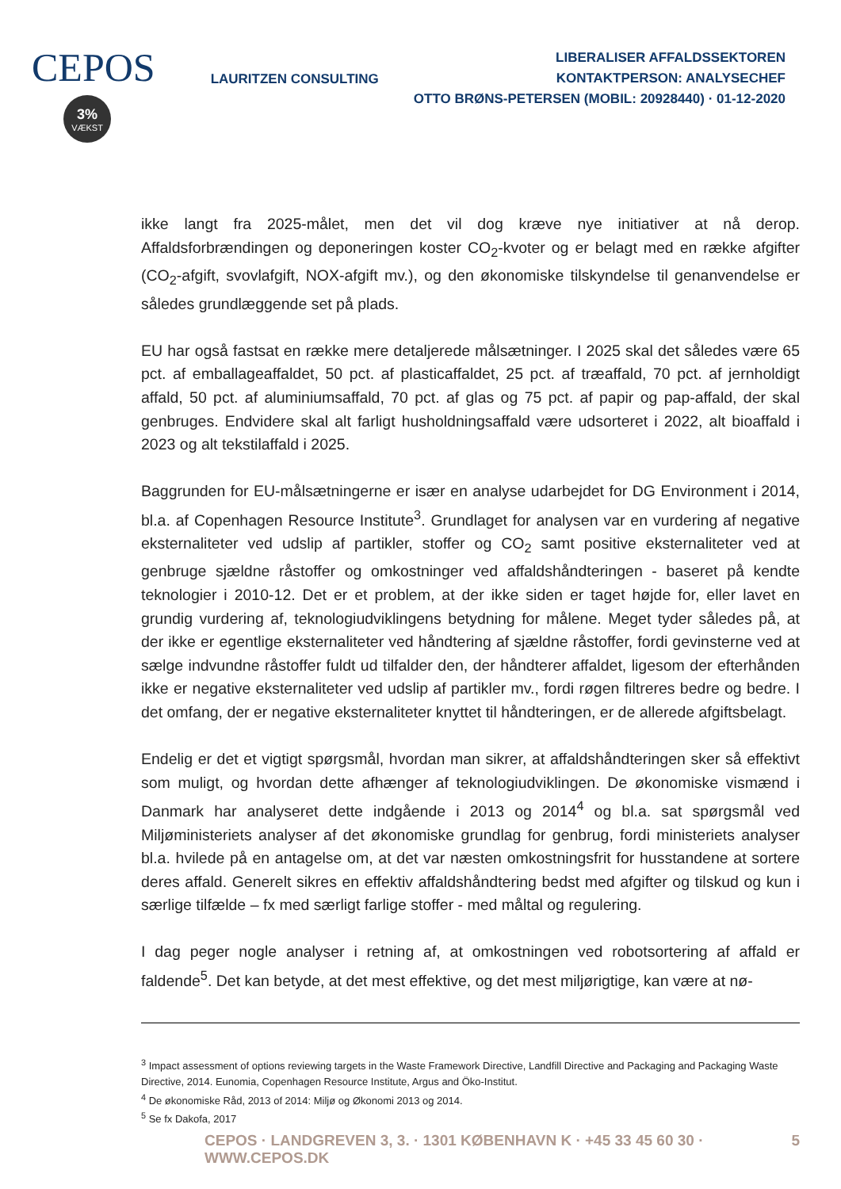CEPOS
3%
VÆKST
LAURITZEN CONSULTING
LIBERALISER AFFALDSSEKTOREN
KONTAKTPERSON: ANALYSECHEF
OTTO BRØNS-PETERSEN (MOBIL: 20928440) · 01-12-2020
ikke langt fra 2025-målet, men det vil dog kræve nye initiativer at nå derop. Affaldsforbrændingen og deponeringen koster CO<sub>2</sub>-kvoter og er belagt med en række afgifter (CO<sub>2</sub>-afgift, svovlafgift, NOX-afgift mv.), og den økonomiske tilskyndelse til genanvendelse er således grundlæggende set på plads.
EU har også fastsat en række mere detaljerede målsætninger. I 2025 skal det således være 65 pct. af emballageaffaldet, 50 pct. af plasticaffaldet, 25 pct. af træaffald, 70 pct. af jernholdigt affald, 50 pct. af aluminiumsaffald, 70 pct. af glas og 75 pct. af papir og pap-affald, der skal genbruges. Endvidere skal alt farligt husholdningsaffald være udsorteret i 2022, alt bioaffald i 2023 og alt tekstilaffald i 2025.
Baggrunden for EU-målsætningerne er især en analyse udarbejdet for DG Environment i 2014, bl.a. af Copenhagen Resource Institute<sup>3</sup>. Grundlaget for analysen var en vurdering af negative eksternaliteter ved udslip af partikler, stoffer og CO<sub>2</sub> samt positive eksternaliteter ved at genbruge sjældne råstoffer og omkostninger ved affaldshåndteringen - baseret på kendte teknologier i 2010-12. Det er et problem, at der ikke siden er taget højde for, eller lavet en grundig vurdering af, teknologiudviklingens betydning for målene. Meget tyder således på, at der ikke er egentlige eksternaliteter ved håndtering af sjældne råstoffer, fordi gevinsterne ved at sælge indvundne råstoffer fuldt ud tilfalder den, der håndterer affaldet, ligesom der efterhånden ikke er negative eksternaliteter ved udslip af partikler mv., fordi røgen filtreres bedre og bedre. I det omfang, der er negative eksternaliteter knyttet til håndteringen, er de allerede afgiftsbelagt.
Endelig er det et vigtigt spørgsmål, hvordan man sikrer, at affaldshåndteringen sker så effektivt som muligt, og hvordan dette afhænger af teknologiudviklingen. De økonomiske vismænd i Danmark har analyseret dette indgående i 2013 og 2014<sup>4</sup> og bl.a. sat spørgsmål ved Miljøministeriets analyser af det økonomiske grundlag for genbrug, fordi ministeriets analyser bl.a. hvilede på en antagelse om, at det var næsten omkostningsfrit for husstandene at sortere deres affald. Generelt sikres en effektiv affaldshåndtering bedst med afgifter og tilskud og kun i særlige tilfælde – fx med særligt farlige stoffer - med måltal og regulering.
I dag peger nogle analyser i retning af, at omkostningen ved robotsortering af affald er faldende<sup>5</sup>. Det kan betyde, at det mest effektive, og det mest miljørigtige, kan være at nø-
<sup>3</sup> Impact assessment of options reviewing targets in the Waste Framework Directive, Landfill Directive and Packaging and Packaging Waste Directive, 2014. Eunomia, Copenhagen Resource Institute, Argus and Öko-Institut.
<sup>4</sup> De økonomiske Råd, 2013 of 2014: Miljø og Økonomi 2013 og 2014.
<sup>5</sup> Se fx Dakofa, 2017
CEPOS · LANDGREVEN 3, 3. · 1301 KØBENHAVN K · +45 33 45 60 30 · WWW.CEPOS.DK 5